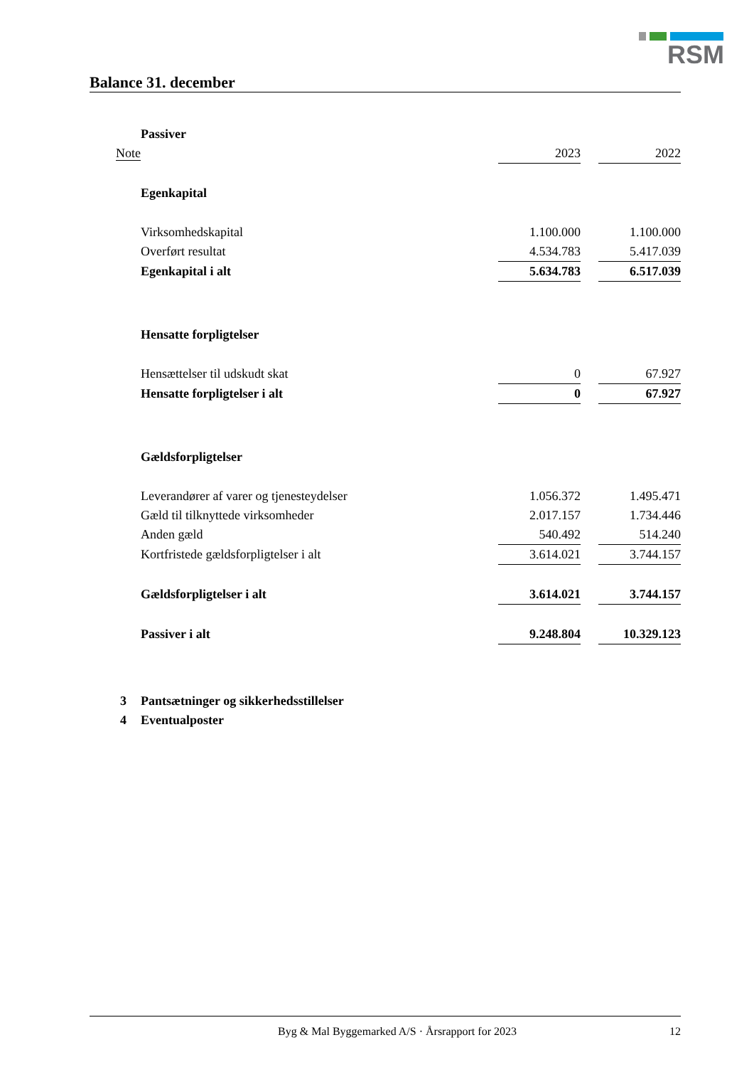RSM
Balance 31. december
| | Passiver | | | |
| Note | | 2023 | | 2022 |
| | Egenkapital | | | |
| | Virksomhedskapital | 1.100.000 | | 1.100.000 |
| | Overført resultat | 4.534.783 | | 5.417.039 |
| | Egenkapital i alt | 5.634.783 | | 6.517.039 |
| | Hensatte forpligtelser | | | |
| | Hensættelser til udskudt skat | 0 | | 67.927 |
| | Hensatte forpligtelser i alt | 0 | | 67.927 |
| | Gældsforpligtelser | | | |
| | Leverandører af varer og tjenesteydelser | 1.056.372 | | 1.495.471 |
| | Gæld til tilknyttede virksomheder | 2.017.157 | | 1.734.446 |
| | Anden gæld | 540.492 | | 514.240 |
| | Kortfristede gældsforpligtelser i alt | 3.614.021 | | 3.744.157 |
| | Gældsforpligtelser i alt | 3.614.021 | | 3.744.157 |
| | Passiver i alt | 9.248.804 | | 10.329.123 |
| 3 | Pantsætninger og sikkerhedsstillelser | | | |
| 4 | Eventualposter | | | |
Byg & Mal Byggemarked A/S · Årsrapport for 2023 12